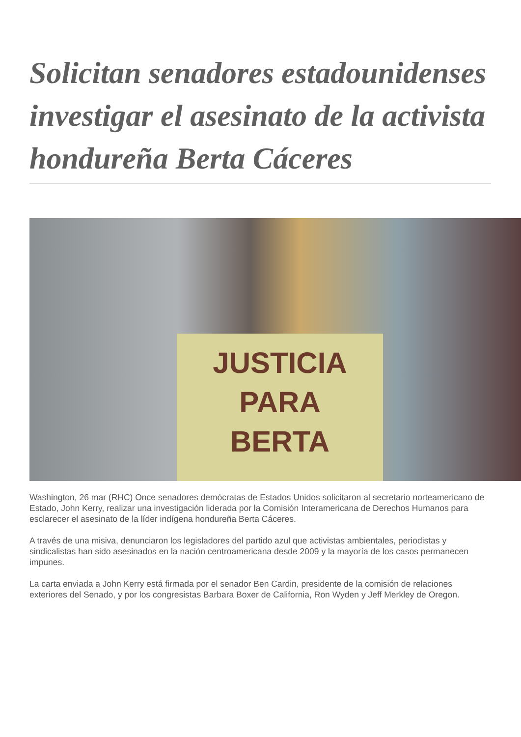Solicitan senadores estadounidenses investigar el asesinato de la activista hondureña Berta Cáceres
JUSTICIA
PARA
BERTA
Washington, 26 mar (RHC) Once senadores demócratas de Estados Unidos solicitaron al secretario norteamericano de Estado, John Kerry, realizar una investigación liderada por la Comisión Interamericana de Derechos Humanos para esclarecer el asesinato de la líder indígena hondureña Berta Cáceres.
A través de una misiva, denunciaron los legisladores del partido azul que activistas ambientales, periodistas y sindicalistas han sido asesinados en la nación centroamericana desde 2009 y la mayoría de los casos permanecen impunes.
La carta enviada a John Kerry está firmada por el senador Ben Cardin, presidente de la comisión de relaciones exteriores del Senado, y por los congresistas Barbara Boxer de California, Ron Wyden y Jeff Merkley de Oregon.